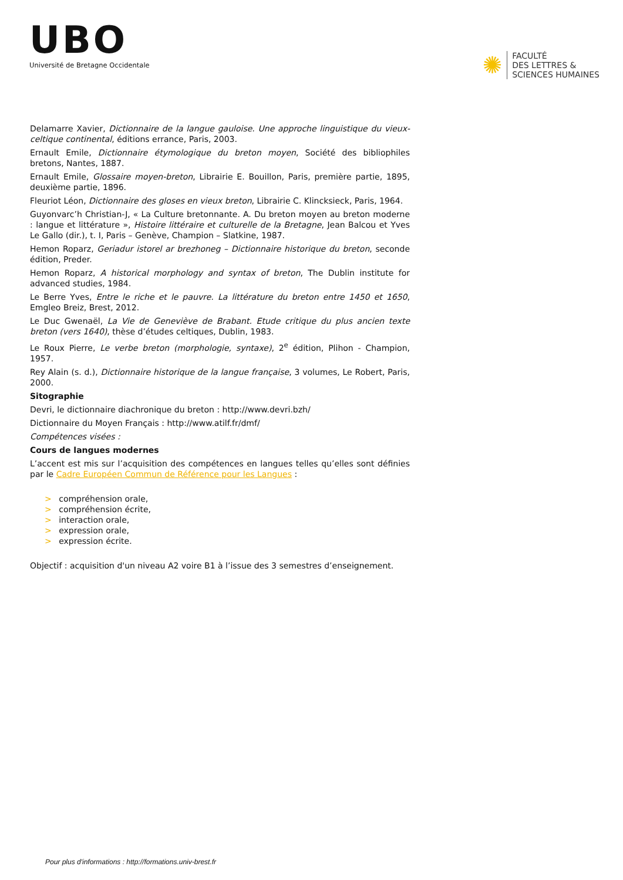UBO
Université de Bretagne Occidentale
✺
FACULTÉ
DES LETTRES &
SCIENCES HUMAINES
Delamarre Xavier, Dictionnaire de la langue gauloise. Une approche linguistique du vieux-celtique continental, éditions errance, Paris, 2003.
Ernault Emile, Dictionnaire étymologique du breton moyen, Société des bibliophiles bretons, Nantes, 1887.
Ernault Emile, Glossaire moyen-breton, Librairie E. Bouillon, Paris, première partie, 1895, deuxième partie, 1896.
Fleuriot Léon, Dictionnaire des gloses en vieux breton, Librairie C. Klincksieck, Paris, 1964.
Guyonvarc’h Christian-J, « La Culture bretonnante. A. Du breton moyen au breton moderne : langue et littérature », Histoire littéraire et culturelle de la Bretagne, Jean Balcou et Yves Le Gallo (dir.), t. I, Paris – Genève, Champion – Slatkine, 1987.
Hemon Roparz, Geriadur istorel ar brezhoneg – Dictionnaire historique du breton, seconde édition, Preder.
Hemon Roparz, A historical morphology and syntax of breton, The Dublin institute for advanced studies, 1984.
Le Berre Yves, Entre le riche et le pauvre. La littérature du breton entre 1450 et 1650, Emgleo Breiz, Brest, 2012.
Le Duc Gwenaël, La Vie de Geneviève de Brabant. Etude critique du plus ancien texte breton (vers 1640), thèse d’études celtiques, Dublin, 1983.
Le Roux Pierre, Le verbe breton (morphologie, syntaxe), 2<sup>e</sup> édition, Plihon - Champion, 1957.
Rey Alain (s. d.), Dictionnaire historique de la langue française, 3 volumes, Le Robert, Paris, 2000.
Sitographie
Devri, le dictionnaire diachronique du breton : http://www.devri.bzh/
Dictionnaire du Moyen Français : http://www.atilf.fr/dmf/
Compétences visées :
Cours de langues modernes
L’accent est mis sur l’acquisition des compétences en langues telles qu’elles sont définies par le Cadre Européen Commun de Référence pour les Langues :
> compréhension orale,
> compréhension écrite,
> interaction orale,
> expression orale,
> expression écrite.
Objectif : acquisition d'un niveau A2 voire B1 à l’issue des 3 semestres d’enseignement.
Pour plus d'informations : http://formations.univ-brest.fr